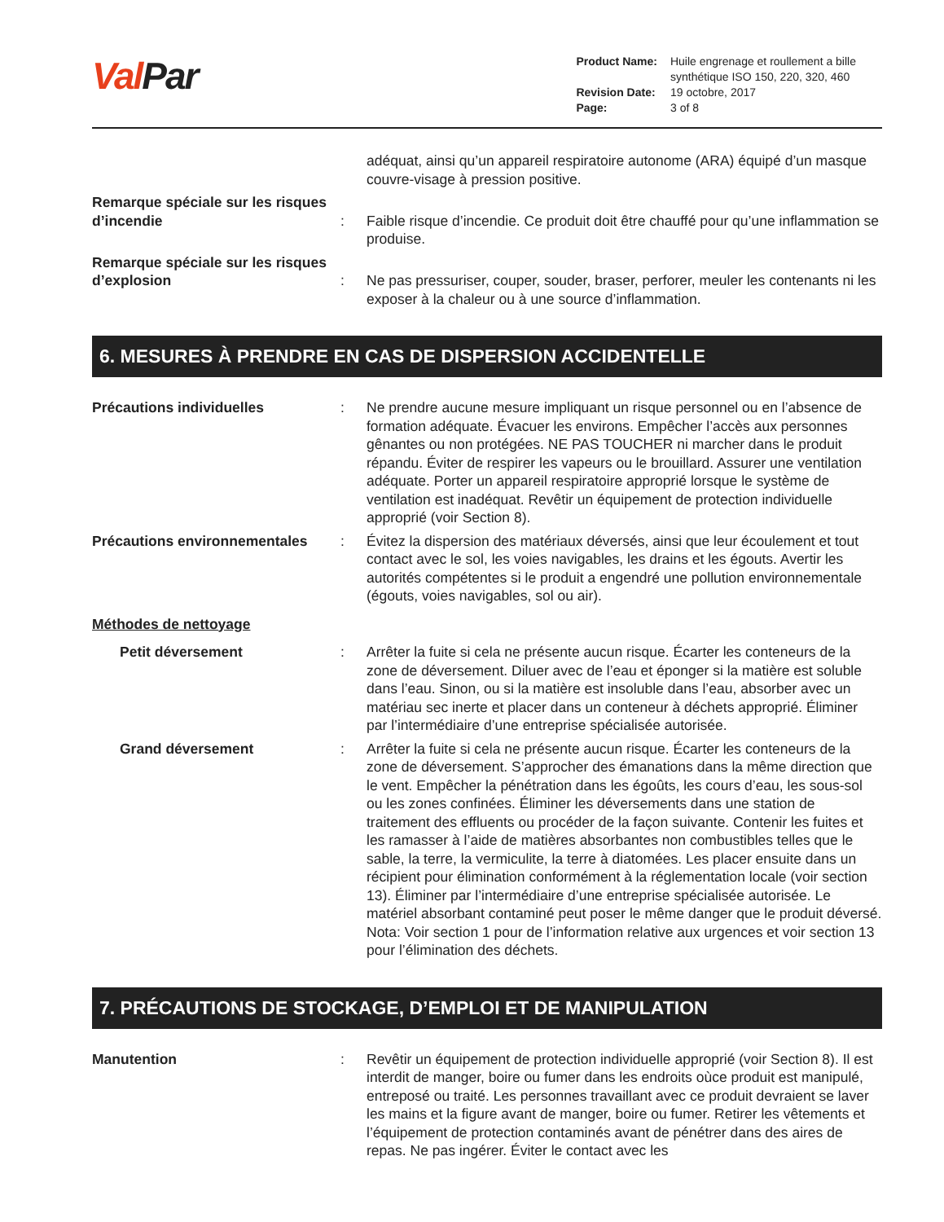Val Par
| Product Name: | Huile engrenage et roullement a bille synthétique ISO 150, 220, 320, 460 |
| Revision Date: | 19 octobre, 2017 |
| Page: | 3 of 8 |
adéquat, ainsi qu’un appareil respiratoire autonome (ARA) équipé d’un masque couvre-visage à pression positive.
Remarque spéciale sur les risques d’incendie
:
Faible risque d’incendie. Ce produit doit être chauffé pour qu’une inflammation se produise.
Remarque spéciale sur les risques d’explosion
:
Ne pas pressuriser, couper, souder, braser, perforer, meuler les contenants ni les exposer à la chaleur ou à une source d’inflammation.
6. MESURES À PRENDRE EN CAS DE DISPERSION ACCIDENTELLE
Précautions individuelles : Ne prendre aucune mesure impliquant un risque personnel ou en l’absence de formation adéquate. Évacuer les environs. Empêcher l’accès aux personnes gênantes ou non protégées. NE PAS TOUCHER ni marcher dans le produit répandu. Éviter de respirer les vapeurs ou le brouillard. Assurer une ventilation adéquate. Porter un appareil respiratoire approprié lorsque le système de ventilation est inadéquat. Revêtir un équipement de protection individuelle approprié (voir Section 8).
Précautions environnementales : Évitez la dispersion des matériaux déversés, ainsi que leur écoulement et tout contact avec le sol, les voies navigables, les drains et les égouts. Avertir les autorités compétentes si le produit a engendré une pollution environnementale (égouts, voies navigables, sol ou air).
Méthodes de nettoyage
Petit déversement : Arrêter la fuite si cela ne présente aucun risque. Écarter les conteneurs de la zone de déversement. Diluer avec de l’eau et éponger si la matière est soluble dans l’eau. Sinon, ou si la matière est insoluble dans l’eau, absorber avec un matériau sec inerte et placer dans un conteneur à déchets approprié. Éliminer par l’intermédiaire d’une entreprise spécialisée autorisée.
Grand déversement : Arrêter la fuite si cela ne présente aucun risque. Écarter les conteneurs de la zone de déversement. S’approcher des émanations dans la même direction que le vent. Empêcher la pénétration dans les égoûts, les cours d’eau, les sous-sol ou les zones confinées. Éliminer les déversements dans une station de traitement des effluents ou procéder de la façon suivante. Contenir les fuites et les ramasser à l’aide de matières absorbantes non combustibles telles que le sable, la terre, la vermiculite, la terre à diatomées. Les placer ensuite dans un récipient pour élimination conformément à la réglementation locale (voir section 13). Éliminer par l’intermédiaire d’une entreprise spécialisée autorisée. Le matériel absorbant contaminé peut poser le même danger que le produit déversé. Nota: Voir section 1 pour de l’information relative aux urgences et voir section 13 pour l’élimination des déchets.
7. PRÉCAUTIONS DE STOCKAGE, D’EMPLOI ET DE MANIPULATION
Manutention : Revêtir un équipement de protection individuelle approprié (voir Section 8). Il est interdit de manger, boire ou fumer dans les endroits oùce produit est manipulé, entreposé ou traité. Les personnes travaillant avec ce produit devraient se laver les mains et la figure avant de manger, boire ou fumer. Retirer les vêtements et l’équipement de protection contaminés avant de pénétrer dans des aires de repas. Ne pas ingérer. Éviter le contact avec les